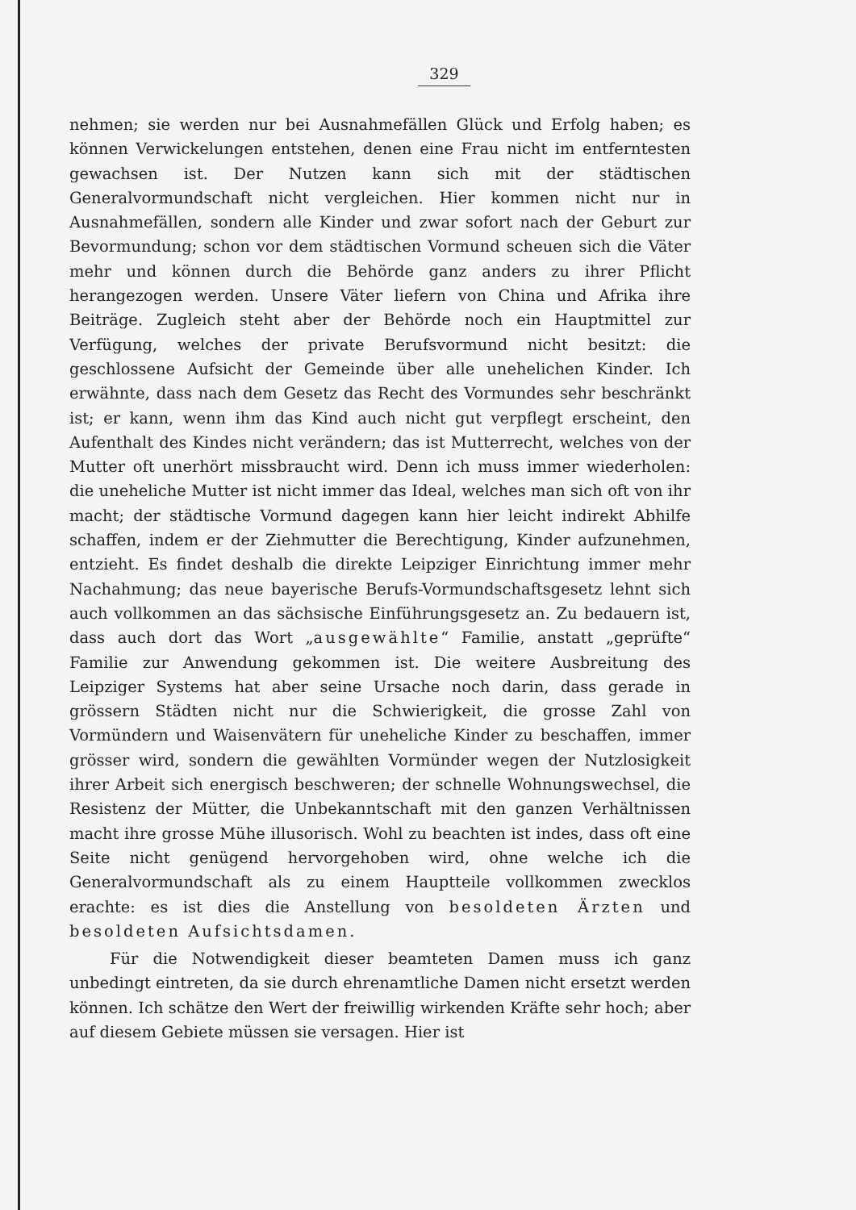329
nehmen; sie werden nur bei Ausnahmefällen Glück und Erfolg haben; es können Verwickelungen entstehen, denen eine Frau nicht im entferntesten gewachsen ist. Der Nutzen kann sich mit der städtischen Generalvormundschaft nicht vergleichen. Hier kommen nicht nur in Ausnahmefällen, sondern alle Kinder und zwar sofort nach der Geburt zur Bevormundung; schon vor dem städtischen Vormund scheuen sich die Väter mehr und können durch die Behörde ganz anders zu ihrer Pflicht herangezogen werden. Unsere Väter liefern von China und Afrika ihre Beiträge. Zugleich steht aber der Behörde noch ein Hauptmittel zur Verfügung, welches der private Berufsvormund nicht besitzt: die geschlossene Aufsicht der Gemeinde über alle unehelichen Kinder. Ich erwähnte, dass nach dem Gesetz das Recht des Vormundes sehr beschränkt ist; er kann, wenn ihm das Kind auch nicht gut verpflegt erscheint, den Aufenthalt des Kindes nicht verändern; das ist Mutterrecht, welches von der Mutter oft unerhört missbraucht wird. Denn ich muss immer wiederholen: die uneheliche Mutter ist nicht immer das Ideal, welches man sich oft von ihr macht; der städtische Vormund dagegen kann hier leicht indirekt Abhilfe schaffen, indem er der Ziehmutter die Berechtigung, Kinder aufzunehmen, entzieht. Es findet deshalb die direkte Leipziger Einrichtung immer mehr Nachahmung; das neue bayerische Berufs-Vormundschaftsgesetz lehnt sich auch vollkommen an das sächsische Einführungsgesetz an. Zu bedauern ist, dass auch dort das Wort „ausgewählte“ Familie, anstatt „geprüfte“ Familie zur Anwendung gekommen ist. Die weitere Ausbreitung des Leipziger Systems hat aber seine Ursache noch darin, dass gerade in grössern Städten nicht nur die Schwierigkeit, die grosse Zahl von Vormündern und Waisenvätern für uneheliche Kinder zu beschaffen, immer grösser wird, sondern die gewählten Vormünder wegen der Nutzlosigkeit ihrer Arbeit sich energisch beschweren; der schnelle Wohnungswechsel, die Resistenz der Mütter, die Unbekanntschaft mit den ganzen Verhältnissen macht ihre grosse Mühe illusorisch. Wohl zu beachten ist indes, dass oft eine Seite nicht genügend hervorgehoben wird, ohne welche ich die Generalvormundschaft als zu einem Hauptteile vollkommen zwecklos erachte: es ist dies die Anstellung von besoldeten Ärzten und besoldeten Aufsichtsdamen.
Für die Notwendigkeit dieser beamteten Damen muss ich ganz unbedingt eintreten, da sie durch ehrenamtliche Damen nicht ersetzt werden können. Ich schätze den Wert der freiwillig wirkenden Kräfte sehr hoch; aber auf diesem Gebiete müssen sie versagen. Hier ist